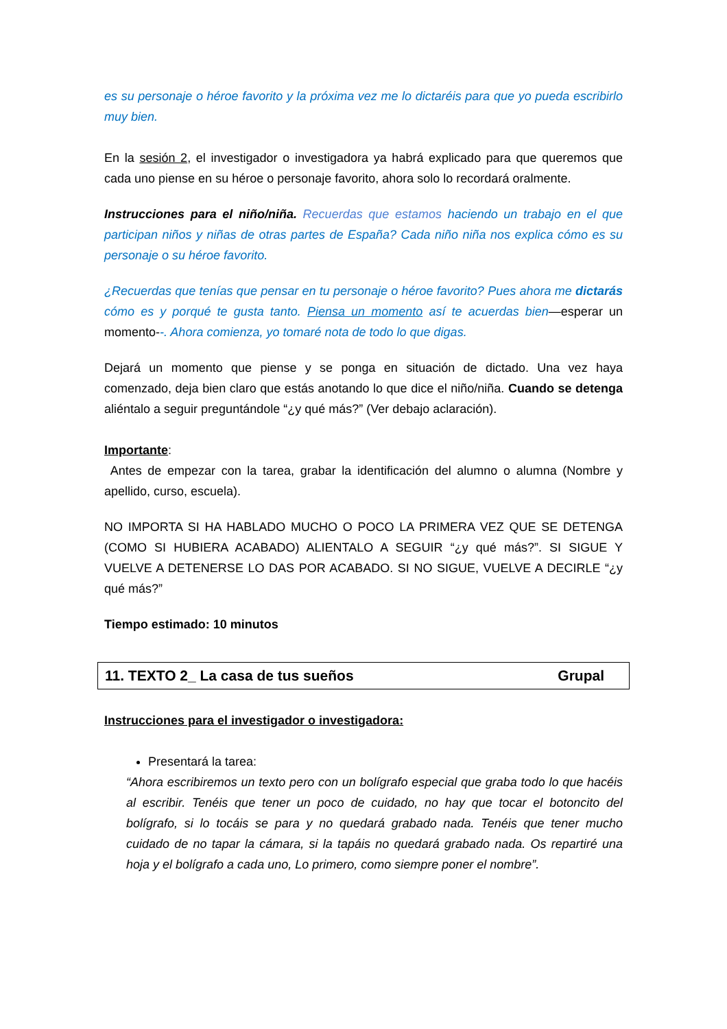es su personaje o héroe favorito y la próxima vez me lo dictaréis para que yo pueda escribirlo muy bien.
En la sesión 2, el investigador o investigadora ya habrá explicado para que queremos que cada uno piense en su héroe o personaje favorito, ahora solo lo recordará oralmente.
Instrucciones para el niño/niña. Recuerdas que estamos haciendo un trabajo en el que participan niños y niñas de otras partes de España? Cada niño niña nos explica cómo es su personaje o su héroe favorito.
¿Recuerdas que tenías que pensar en tu personaje o héroe favorito? Pues ahora me dictarás cómo es y porqué te gusta tanto. Piensa un momento así te acuerdas bien—esperar un momento--. Ahora comienza, yo tomaré nota de todo lo que digas.
Dejará un momento que piense y se ponga en situación de dictado. Una vez haya comenzado, deja bien claro que estás anotando lo que dice el niño/niña. Cuando se detenga aliéntalo a seguir preguntándole “¿y qué más?” (Ver debajo aclaración).
Importante:
Antes de empezar con la tarea, grabar la identificación del alumno o alumna (Nombre y apellido, curso, escuela).
NO IMPORTA SI HA HABLADO MUCHO O POCO LA PRIMERA VEZ QUE SE DETENGA (COMO SI HUBIERA ACABADO) ALIENTALO A SEGUIR “¿y qué más?”. SI SIGUE Y VUELVE A DETENERSE LO DAS POR ACABADO. SI NO SIGUE, VUELVE A DECIRLE “¿y qué más?”
Tiempo estimado: 10 minutos
11. TEXTO 2_ La casa de tus sueños Grupal
Instrucciones para el investigador o investigadora:
Presentará la tarea:
“Ahora escribiremos un texto pero con un bolígrafo especial que graba todo lo que hacéis al escribir. Tenéis que tener un poco de cuidado, no hay que tocar el botoncito del bolígrafo, si lo tocáis se para y no quedará grabado nada. Tenéis que tener mucho cuidado de no tapar la cámara, si la tapáis no quedará grabado nada. Os repartiré una hoja y el bolígrafo a cada uno, Lo primero, como siempre poner el nombre”.